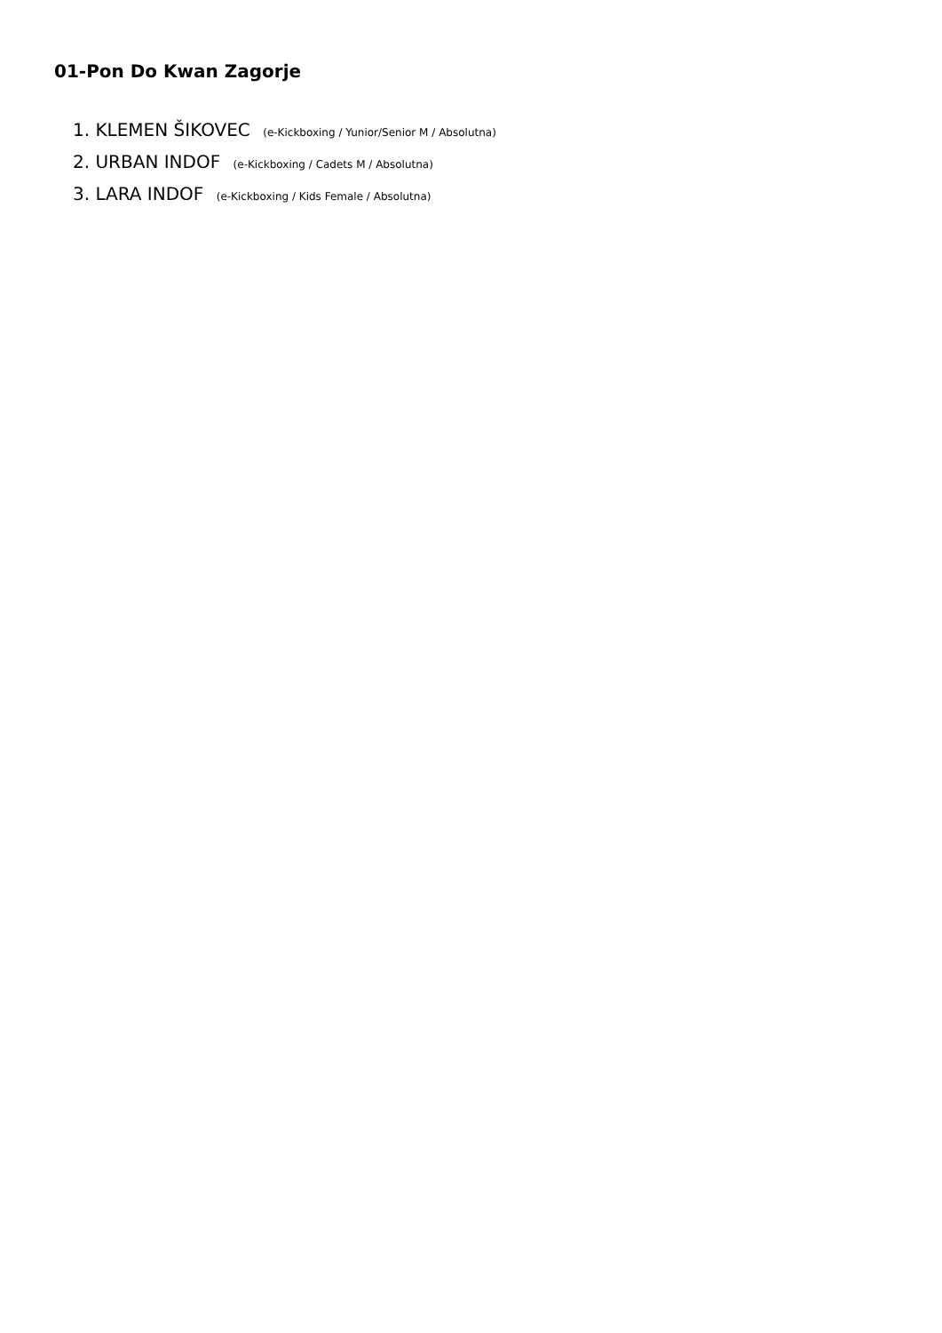01-Pon Do Kwan Zagorje
1. KLEMEN ŠIKOVEC (e-Kickboxing / Yunior/Senior M / Absolutna)
2. URBAN INDOF (e-Kickboxing / Cadets M / Absolutna)
3. LARA INDOF (e-Kickboxing / Kids Female / Absolutna)